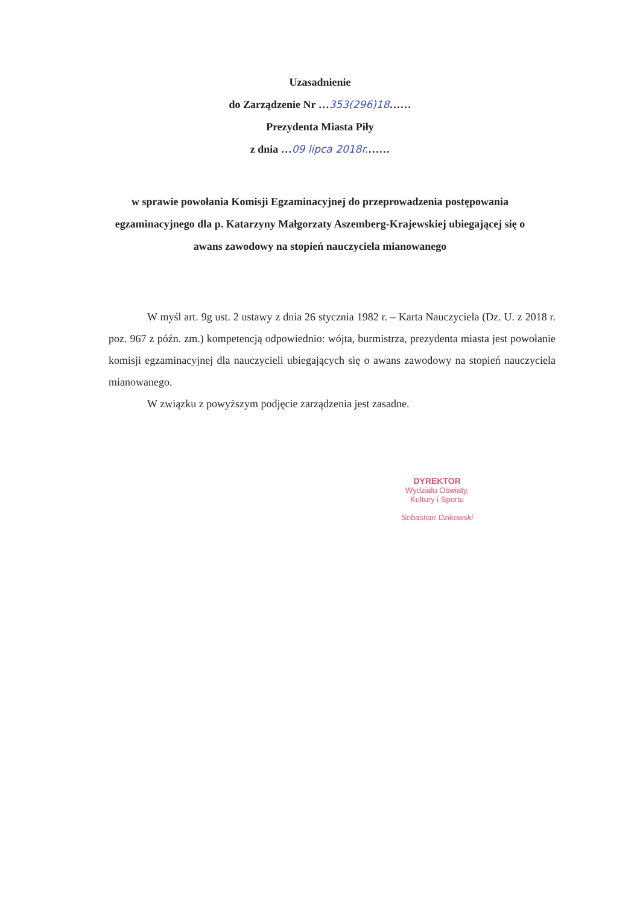Uzasadnienie
do Zarządzenie Nr …353(296)18……
Prezydenta Miasta Piły
z dnia …09 lipca 2018r.……
w sprawie powołania Komisji Egzaminacyjnej do przeprowadzenia postępowania egzaminacyjnego dla p. Katarzyny Małgorzaty Aszemberg-Krajewskiej ubiegającej się o awans zawodowy na stopień nauczyciela mianowanego
W myśl art. 9g ust. 2 ustawy z dnia 26 stycznia 1982 r. – Karta Nauczyciela (Dz. U. z 2018 r. poz. 967 z późn. zm.) kompetencją odpowiednio: wójta, burmistrza, prezydenta miasta jest powołanie komisji egzaminacyjnej dla nauczycieli ubiegających się o awans zawodowy na stopień nauczyciela mianowanego.
W związku z powyższym podjęcie zarządzenia jest zasadne.
DYREKTOR
Wydziału Oświaty,
Kultury i Sportu
Sebastian Dzikowski